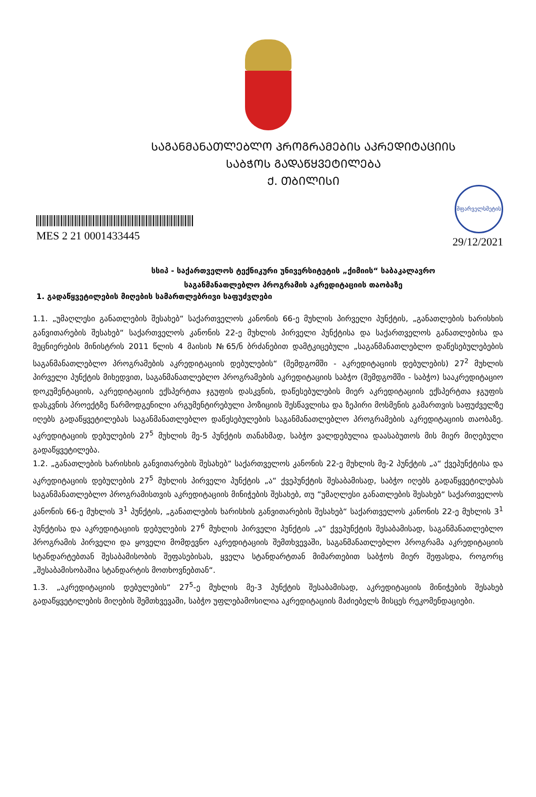ᲡᲐᲒᲐᲜᲛᲐᲜᲐᲗᲚᲔᲑᲚᲝ ᲞᲠᲝᲒᲠᲐᲛᲔᲑᲘᲡ ᲐᲙᲠᲔᲓᲘᲢᲐᲪᲘᲘᲡ
ᲡᲐᲑᲭᲝᲡ ᲒᲐᲓᲐᲬᲧᲕᲔᲢᲘᲚᲔᲑᲐ
Ქ. ᲗᲑᲘᲚᲘᲡᲘ
MES 2 21 0001433445
მფარველსმეტის
29/12/2021
სსიპ - საქართველოს ტექნიკური უნივერსიტეტის „ქიმიის“ საბაკალავრო
საგანმანათლებლო პროგრამის აკრედიტაციის თაობაზე
1. გადაწყვეტილების მიღების სამართლებრივი საფუძვლები
1.1. „უმაღლესი განათლების შესახებ“ საქართველოს კანონის 66-ე მუხლის პირველი პუნქტის, „განათლების ხარისხის განვითარების შესახებ“ საქართველოს კანონის 22-ე მუხლის პირველი პუნქტისა და საქართველოს განათლებისა და მეცნიერების მინისტრის 2011 წლის 4 მაისის №65/ნ ბრძანებით დამტკიცებული „საგანმანათლებლო დაწესებულებების საგანმანათლებლო პროგრამების აკრედიტაციის დებულების“ (შემდგომში - აკრედიტაციის დებულების) 27<sup>2</sup> მუხლის პირველი პუნქტის მიხედვით, საგანმანათლებლო პროგრამების აკრედიტაციის საბჭო (შემდგომში - საბჭო) სააკრედიტაციო დოკუმენტაციის, აკრედიტაციის ექსპერტთა ჯგუფის დასკვნის, დაწესებულების მიერ აკრედიტაციის ექსპერტთა ჯგუფის დასკვნის პროექტზე წარმოდგენილი არგუმენტირებული პოზიციის შესწავლისა და ზეპირი მოსმენის გამართვის საფუძველზე იღებს გადაწყვეტილებას საგანმანათლებლო დაწესებულების საგანმანათლებლო პროგრამების აკრედიტაციის თაობაზე. აკრედიტაციის დებულების 27<sup>5</sup> მუხლის მე-5 პუნქტის თანახმად, საბჭო ვალდებულია დაასაბუთოს მის მიერ მიღებული გადაწყვეტილება.
1.2. „განათლების ხარისხის განვითარების შესახებ“ საქართველოს კანონის 22-ე მუხლის მე-2 პუნქტის „ა“ ქვეპუნქტისა და აკრედიტაციის დებულების 27<sup>5</sup> მუხლის პირველი პუნქტის „ა“ ქვეპუნქტის შესაბამისად, საბჭო იღებს გადაწყვეტილებას საგანმანათლებლო პროგრამისთვის აკრედიტაციის მინიჭების შესახებ, თუ “უმაღლესი განათლების შესახებ“ საქართველოს კანონის 66-ე მუხლის 3<sup>1</sup> პუნქტის, „განათლების ხარისხის განვითარების შესახებ“ საქართველოს კანონის 22-ე მუხლის 3<sup>1</sup> პუნქტისა და აკრედიტაციის დებულების 27<sup>6</sup> მუხლის პირველი პუნქტის „ა“ ქვეპუნქტის შესაბამისად, საგანმანათლებლო პროგრამის პირველი და ყოველი მომდევნო აკრედიტაციის შემთხვევაში, საგანმანათლებლო პროგრამა აკრედიტაციის სტანდარტებთან შესაბამისობის შეფასებისას, ყველა სტანდარტთან მიმართებით საბჭოს მიერ შეფასდა, როგორც „შესაბამისობაშია სტანდარტის მოთხოვნებთან“.
1.3. „აკრედიტაციის დებულების“ 27<sup>5</sup>-ე მუხლის მე-3 პუნქტის შესაბამისად, აკრედიტაციის მინიჭების შესახებ გადაწყვეტილების მიღების შემთხვევაში, საბჭო უფლებამოსილია აკრედიტაციის მაძიებელს მისცეს რეკომენდაციები.